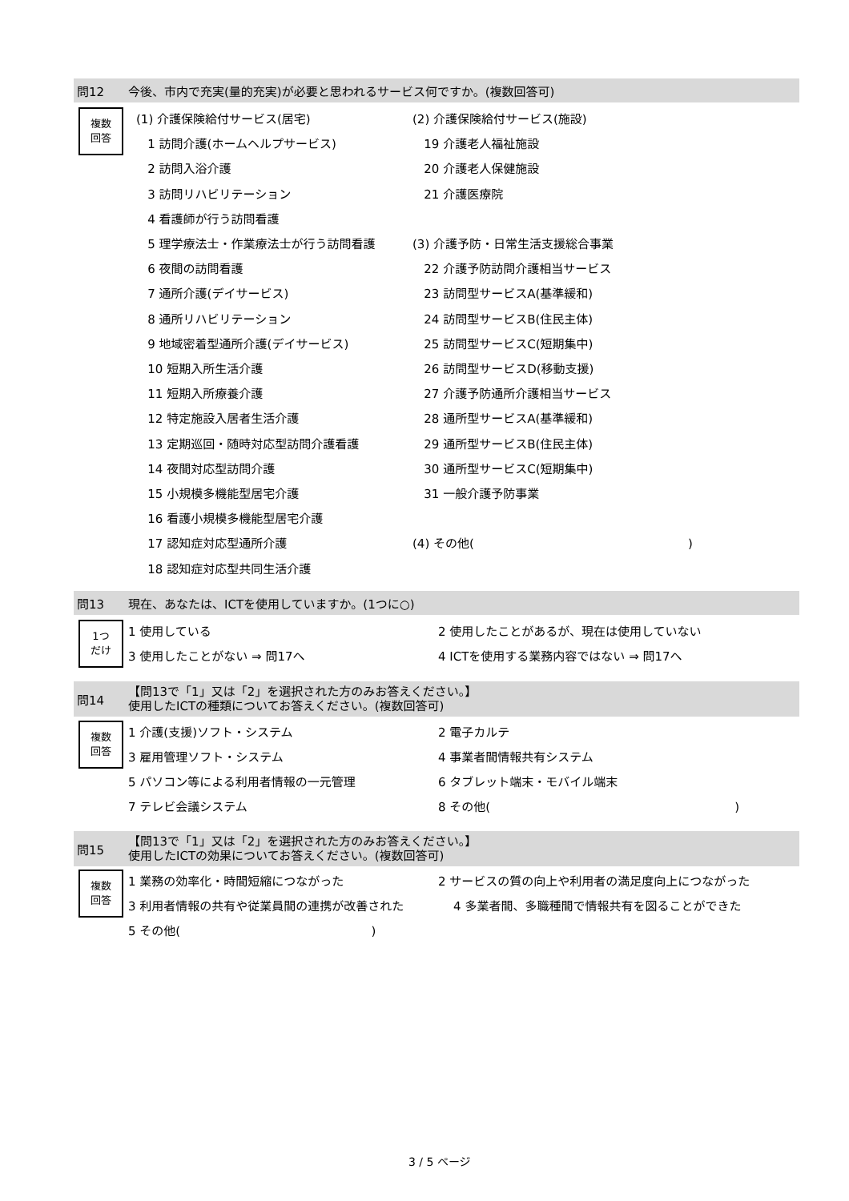問12 今後、市内で充実(量的充実)が必要と思われるサービス何ですか。(複数回答可)
複数
回答
(1) 介護保険給付サービス(居宅)
1 訪問介護(ホームヘルプサービス)
2 訪問入浴介護
3 訪問リハビリテーション
4 看護師が行う訪問看護
5 理学療法士・作業療法士が行う訪問看護
6 夜間の訪問看護
7 通所介護(デイサービス)
8 通所リハビリテーション
9 地域密着型通所介護(デイサービス)
10 短期入所生活介護
11 短期入所療養介護
12 特定施設入居者生活介護
13 定期巡回・随時対応型訪問介護看護
14 夜間対応型訪問介護
15 小規模多機能型居宅介護
16 看護小規模多機能型居宅介護
17 認知症対応型通所介護
18 認知症対応型共同生活介護
(2) 介護保険給付サービス(施設)
19 介護老人福祉施設
20 介護老人保健施設
21 介護医療院
(3) 介護予防・日常生活支援総合事業
22 介護予防訪問介護相当サービス
23 訪問型サービスA(基準緩和)
24 訪問型サービスB(住民主体)
25 訪問型サービスC(短期集中)
26 訪問型サービスD(移動支援)
27 介護予防通所介護相当サービス
28 通所型サービスA(基準緩和)
29 通所型サービスB(住民主体)
30 通所型サービスC(短期集中)
31 一般介護予防事業
(4) その他( )
問13 現在、あなたは、ICTを使用していますか。(1つに○)
1つ
だけ
1 使用している
3 使用したことがない ⇒ 問17へ
2 使用したことがあるが、現在は使用していない
4 ICTを使用する業務内容ではない ⇒ 問17へ
問14 【問13で「1」又は「2」を選択された方のみお答えください。】
使用したICTの種類についてお答えください。(複数回答可)
複数
回答
1 介護(支援)ソフト・システム
3 雇用管理ソフト・システム
5 パソコン等による利用者情報の一元管理
7 テレビ会議システム
2 電子カルテ
4 事業者間情報共有システム
6 タブレット端末・モバイル端末
8 その他( )
問15 【問13で「1」又は「2」を選択された方のみお答えください。】
使用したICTの効果についてお答えください。(複数回答可)
複数
回答
1 業務の効率化・時間短縮につながった
3 利用者情報の共有や従業員間の連携が改善された
5 その他( )
2 サービスの質の向上や利用者の満足度向上につながった
4 多業者間、多職種間で情報共有を図ることができた
3 / 5 ページ